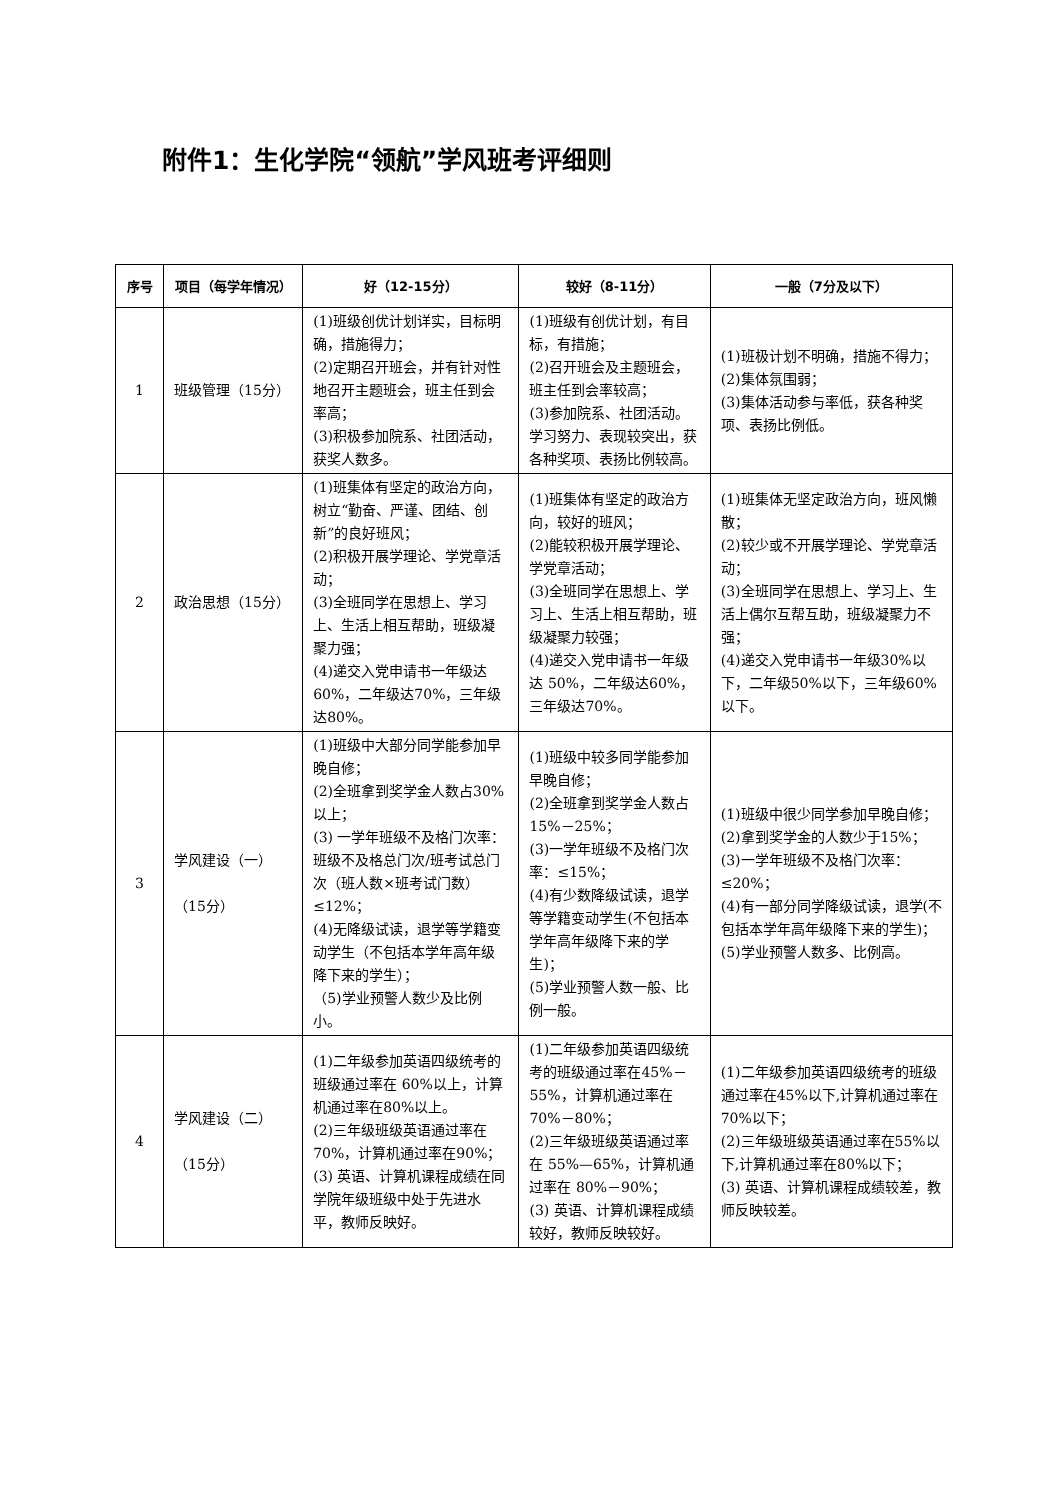附件1：生化学院“领航”学风班考评细则
| 序号 | 项目（每学年情况） | 好（12-15分） | 较好（8-11分） | 一般（7分及以下） |
| --- | --- | --- | --- | --- |
| 1 | 班级管理（15分） | (1)班级创优计划详实，目标明确，措施得力； (2)定期召开班会，并有针对性地召开主题班会，班主任到会率高； (3)积极参加院系、社团活动，获奖人数多。 | (1)班级有创优计划，有目标，有措施； (2)召开班会及主题班会，班主任到会率较高； (3)参加院系、社团活动。学习努力、表现较突出，获各种奖项、表扬比例较高。 | (1)班极计划不明确，措施不得力； (2)集体氛围弱； (3)集体活动参与率低，获各种奖项、表扬比例低。 |
| 2 | 政治思想（15分） | (1)班集体有坚定的政治方向，树立“勤奋、严谨、团结、创新”的良好班风； (2)积极开展学理论、学党章活动； (3)全班同学在思想上、学习上、生活上相互帮助，班级凝聚力强； (4)递交入党申请书一年级达60%，二年级达70%，三年级达80%。 | (1)班集体有坚定的政治方向，较好的班风； (2)能较积极开展学理论、学党章活动； (3)全班同学在思想上、学习上、生活上相互帮助，班级凝聚力较强； (4)递交入党申请书一年级达 50%，二年级达60%，三年级达70%。 | (1)班集体无坚定政治方向，班风懒散； (2)较少或不开展学理论、学党章活动； (3)全班同学在思想上、学习上、生活上偶尔互帮互助，班级凝聚力不强； (4)递交入党申请书一年级30%以下，二年级50%以下，三年级60%以下。 |
| 3 | 学风建设（一） （15分） | (1)班级中大部分同学能参加早晚自修； (2)全班拿到奖学金人数占30%以上； (3) 一学年班级不及格门次率：班级不及格总门次/班考试总门次（班人数×班考试门数） ≤12%； (4)无降级试读，退学等学籍变动学生（不包括本学年高年级降下来的学生）； （5)学业预警人数少及比例小。 | (1)班级中较多同学能参加早晚自修； (2)全班拿到奖学金人数占15%－25%； (3)一学年班级不及格门次率：≤15%； (4)有少数降级试读，退学等学籍变动学生(不包括本学年高年级降下来的学生)； (5)学业预警人数一般、比例一般。 | (1)班级中很少同学参加早晚自修； (2)拿到奖学金的人数少于15%； (3)一学年班级不及格门次率：≤20%； (4)有一部分同学降级试读，退学(不包括本学年高年级降下来的学生)； (5)学业预警人数多、比例高。 |
| 4 | 学风建设（二） （15分） | (1)二年级参加英语四级统考的班级通过率在 60%以上，计算机通过率在80%以上。 (2)三年级班级英语通过率在 70%，计算机通过率在90%； (3) 英语、计算机课程成绩在同学院年级班级中处于先进水平，教师反映好。 | (1)二年级参加英语四级统考的班级通过率在45%－55%，计算机通过率在70%－80%； (2)三年级班级英语通过率在 55%—65%，计算机通过率在 80%－90%； (3) 英语、计算机课程成绩较好，教师反映较好。 | (1)二年级参加英语四级统考的班级通过率在45%以下,计算机通过率在70%以下； (2)三年级班级英语通过率在55%以下,计算机通过率在80%以下； (3) 英语、计算机课程成绩较差，教师反映较差。 |